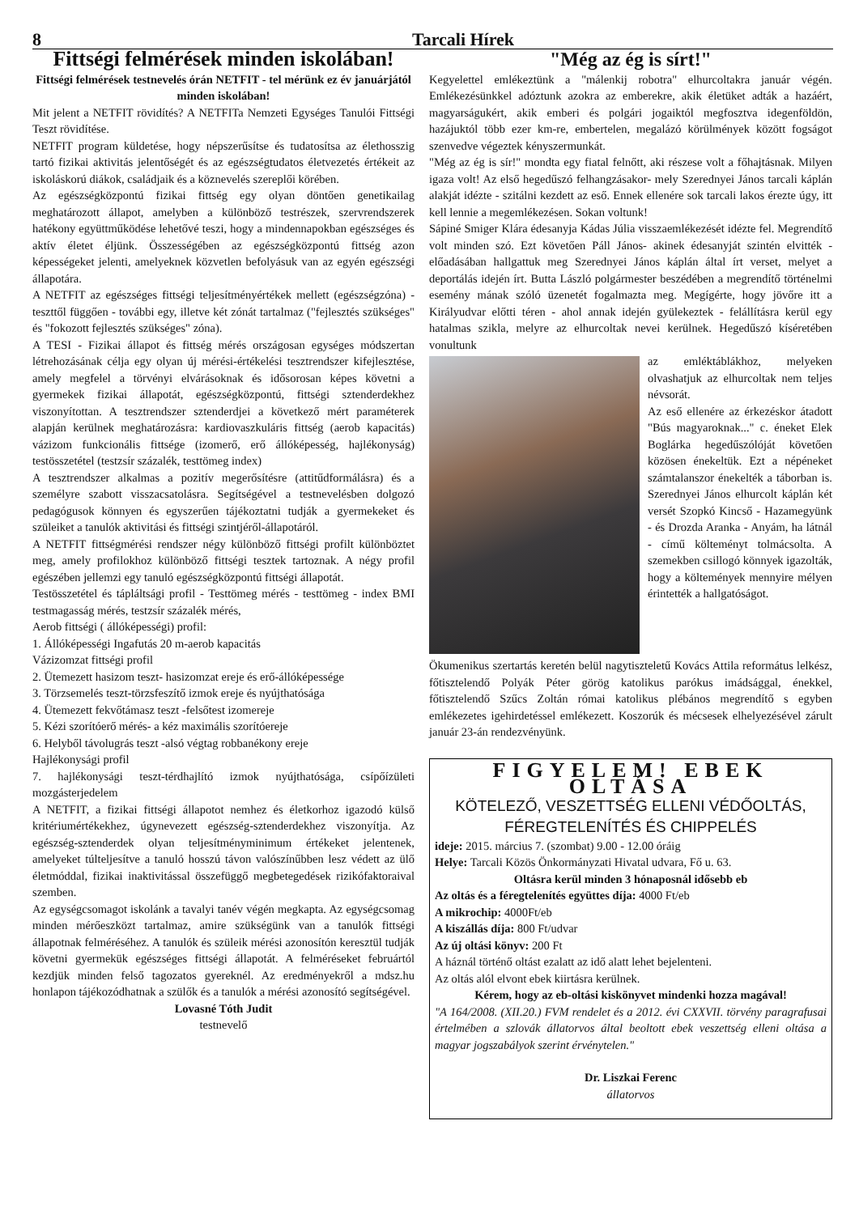8 Tarcali Hírek
Fittségi felmérések minden iskolában!
Fittségi felmérések testnevelés órán NETFIT - tel mérünk ez év januárjától minden iskolában!
Mit jelent a NETFIT rövidítés? A NETFITa Nemzeti Egységes Tanulói Fittségi Teszt rövidítése.
NETFIT program küldetése, hogy népszerűsítse és tudatosítsa az élethosszig tartó fizikai aktivitás jelentőségét és az egészségtudatos életvezetés értékeit az iskoláskorú diákok, családjaik és a köznevelés szereplői körében.
Az egészségközpontú fizikai fittség egy olyan döntően genetikailag meghatározott állapot, amelyben a különböző testrészek, szervrendszerek hatékony együttműködése lehetővé teszi, hogy a mindennapokban egészséges és aktív életet éljünk. Összességében az egészségközpontú fittség azon képességeket jelenti, amelyeknek közvetlen befolyásuk van az egyén egészségi állapotára.
A NETFIT az egészséges fittségi teljesítményértékek mellett (egészségzóna) - teszttől függően - további egy, illetve két zónát tartalmaz ("fejlesztés szükséges" és "fokozott fejlesztés szükséges" zóna).
A TESI - Fizikai állapot és fittség mérés országosan egységes módszertan létrehozásának célja egy olyan új mérési-értékelési tesztrendszer kifejlesztése, amely megfelel a törvényi elvárásoknak és idősorosan képes követni a gyermekek fizikai állapotát, egészségközpontú, fittségi sztenderdekhez viszonyítottan. A tesztrendszer sztenderdjei a következő mért paraméterek alapján kerülnek meghatározásra: kardiovaszkuláris fittség (aerob kapacitás) vázizom funkcionális fittsége (izomerő, erő állóképesség, hajlékonyság) testösszetétel (testzsír százalék, testtömeg index)
A tesztrendszer alkalmas a pozitív megerősítésre (attitűdformálásra) és a személyre szabott visszacsatolásra. Segítségével a testnevelésben dolgozó pedagógusok könnyen és egyszerűen tájékoztatni tudják a gyermekeket és szüleiket a tanulók aktivitási és fittségi szintjéről-állapotáról.
A NETFIT fittségmérési rendszer négy különböző fittségi profilt különböztet meg, amely profilokhoz különböző fittségi tesztek tartoznak. A négy profil egészében jellemzi egy tanuló egészségközpontú fittségi állapotát.
Testösszetétel és tápláltsági profil - Testtömeg mérés - testtömeg - index BMI testmagasság mérés, testzsír százalék mérés,
Aerob fittségi ( állóképességi) profil:
1. Állóképességi Ingafutás 20 m-aerob kapacitás
Vázizomzat fittségi profil
2. Ütemezett hasizom teszt- hasizomzat ereje és erő-állóképessége
3. Törzsemelés teszt-törzsfeszítő izmok ereje és nyújthatósága
4. Ütemezett fekvőtámasz teszt -felsőtest izomereje
5. Kézi szorítóerő mérés- a kéz maximális szorítóereje
6. Helyből távolugrás teszt -alsó végtag robbanékony ereje
Hajlékonysági profil
7. hajlékonysági teszt-térdhajlító izmok nyújthatósága, csípőízületi mozgásterjedelem
A NETFIT, a fizikai fittségi állapotot nemhez és életkorhoz igazodó külső kritériumértékekhez, úgynevezett egészség-sztenderdekhez viszonyítja. Az egészség-sztenderdek olyan teljesítményminimum értékeket jelentenek, amelyeket túlteljesítve a tanuló hosszú távon valószínűbben lesz védett az ülő életmóddal, fizikai inaktivitással összefüggő megbetegedések rizikófaktoraival szemben.
Az egységcsomagot iskolánk a tavalyi tanév végén megkapta. Az egységcsomag minden mérőeszközt tartalmaz, amire szükségünk van a tanulók fittségi állapotnak felméréséhez. A tanulók és szüleik mérési azonosítón keresztül tudják követni gyermekük egészséges fittségi állapotát. A felméréseket februártól kezdjük minden felső tagozatos gyereknél. Az eredményekről a mdsz.hu honlapon tájékozódhatnak a szülők és a tanulók a mérési azonosító segítségével.
Lovasné Tóth Judit
testnevelő
"Még az ég is sírt!"
Kegyelettel emlékeztünk a "málenkij robotra" elhurcoltakra január végén. Emlékezésünkkel adóztunk azokra az emberekre, akik életüket adták a hazáért, magyarságukért, akik emberi és polgári jogaiktól megfosztva idegenföldön, hazájuktól több ezer km-re, embertelen, megalázó körülmények között fogságot szenvedve végeztek kényszermunkát.
"Még az ég is sír!" mondta egy fiatal felnőtt, aki részese volt a főhajtásnak. Milyen igaza volt! Az első hegedűszó felhangzásakor- mely Szerednyei János tarcali káplán alakját idézte - szitálni kezdett az eső. Ennek ellenére sok tarcali lakos érezte úgy, itt kell lennie a megemlékezésen. Sokan voltunk!
Sápiné Smiger Klára édesanyja Kádas Júlia visszaemlékezését idézte fel. Megrendítő volt minden szó. Ezt követően Páll János- akinek édesanyját szintén elvitték - előadásában hallgattuk meg Szerednyei János káplán által írt verset, melyet a deportálás idején írt. Butta László polgármester beszédében a megrendítő történelmi esemény mának szóló üzenetét fogalmazta meg. Megígérte, hogy jövőre itt a Királyudvar előtti téren - ahol annak idején gyülekeztek - felállításra kerül egy hatalmas szikla, melyre az elhurcoltak nevei kerülnek. Hegedűszó kíséretében vonultunk
az emléktáblákhoz, melyeken olvashatjuk az elhurcoltak nem teljes névsorát.
Az eső ellenére az érkezéskor átadott "Bús magyaroknak..." c. éneket Elek Boglárka hegedűszólóját követően közösen énekeltük. Ezt a népéneket számtalanszor énekelték a táborban is. Szerednyei János elhurcolt káplán két versét Szopkó Kincső - Hazamegyünk - és Drozda Aranka - Anyám, ha látnál - című költeményt tolmácsolta. A szemekben csillogó könnyek igazolták, hogy a költemények mennyire mélyen érintették a hallgatóságot.
Ökumenikus szertartás keretén belül nagytiszteletű Kovács Attila református lelkész, főtisztelendő Polyák Péter görög katolikus parókus imádsággal, énekkel, főtisztelendő Szűcs Zoltán római katolikus plébános megrendítő s egyben emlékezetes igehirdetéssel emlékezett. Koszorúk és mécsesek elhelyezésével zárult január 23-án rendezvényünk.
FIGYELEM! EBEK OLTÁSA
KÖTELEZŐ, VESZETTSÉG ELLENI VÉDŐOLTÁS,
FÉREGTELENÍTÉS ÉS CHIPPELÉS
ideje: 2015. március 7. (szombat) 9.00 - 12.00 óráig
Helye: Tarcali Közös Önkormányzati Hivatal udvara, Fő u. 63.
Oltásra kerül minden 3 hónaposnál idősebb eb
Az oltás és a féregtelenítés együttes díja: 4000 Ft/eb
A mikrochip: 4000Ft/eb
A kiszállás díja: 800 Ft/udvar
Az új oltási könyv: 200 Ft
A háznál történő oltást ezalatt az idő alatt lehet bejelenteni.
Az oltás alól elvont ebek kiirtásra kerülnek.
Kérem, hogy az eb-oltási kiskönyvet mindenki hozza magával!
"A 164/2008. (XII.20.) FVM rendelet és a 2012. évi CXXVII. törvény paragrafusai értelmében a szlovák állatorvos által beoltott ebek veszettség elleni oltása a magyar jogszabályok szerint érvénytelen."
Dr. Liszkai Ferenc
állatorvos